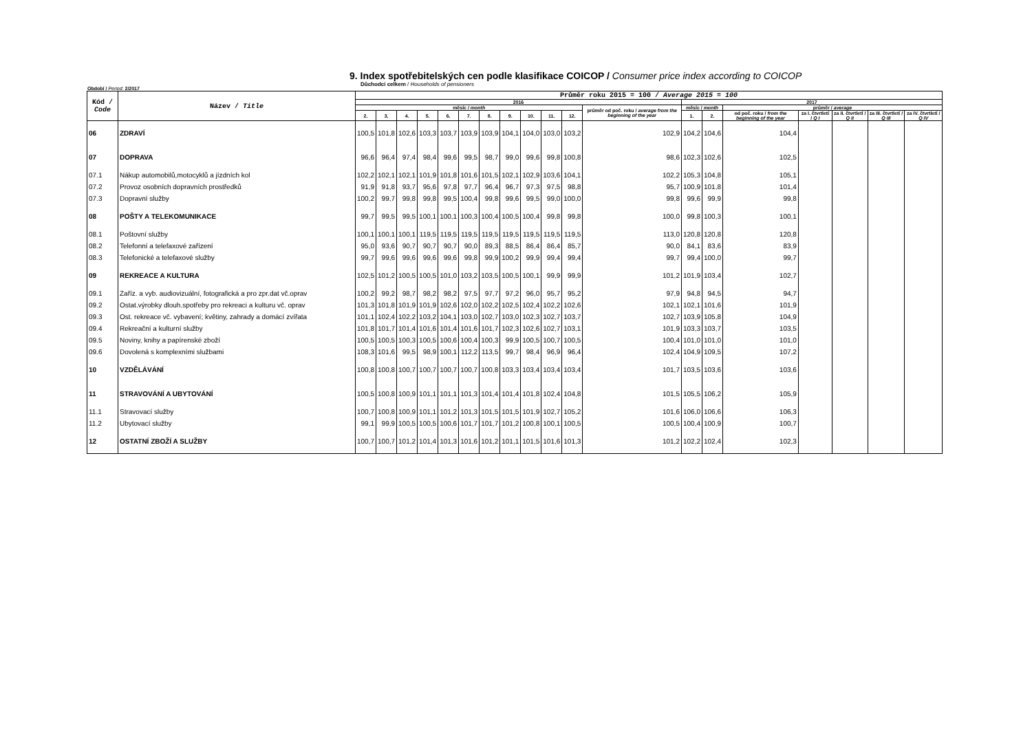9. Index spotřebitelských cen podle klasifikace COICOP / Consumer price index according to COICOP
Důchodci celkem / Households of pensioners
Období / Period: 2/2017
| Kód / Code | Název / Title | Průměr roku 2015 = 100 / Average 2015 = 100 | | | | | | | | | | | | | | | | | | |
| --- | --- | --- | --- | --- | --- | --- | --- | --- | --- | --- | --- | --- | --- | --- | --- | --- | --- | --- | --- | --- |
| | | 2016 | | | | | | | | | | | | 2017 | | | | | | |
| | | měsíc / month | | | | | | | | | | | průměr od poč. roku / average from the beginning of the year | měsíc / month | | průměr / average | | | | |
| | | 2. | 3. | 4. | 5. | 6. | 7. | 8. | 9. | 10. | 11. | 12. | | 1. | 2. | od poč. roku / from the beginning of the year | za I. čtvrtletí / Q I | za II. čtvrtletí / Q II | za III. čtvrtletí / Q III | za IV. čtvrtletí / Q IV |
| 06 | ZDRAVÍ | 100,5 | 101,8 | 102,6 | 103,3 | 103,7 | 103,9 | 103,9 | 104,1 | 104,0 | 103,0 | 103,2 | 102,9 | 104,2 | 104,6 | 104,4 | | | | |
| 07 | DOPRAVA | 96,6 | 96,4 | 97,4 | 98,4 | 99,6 | 99,5 | 98,7 | 99,0 | 99,6 | 99,8 | 100,8 | 98,6 | 102,3 | 102,6 | 102,5 | | | | |
| 07.1 | Nákup automobilů,motocyklů a jízdních kol | 102,2 | 102,1 | 102,1 | 101,9 | 101,8 | 101,6 | 101,5 | 102,1 | 102,9 | 103,6 | 104,1 | 102,2 | 105,3 | 104,8 | 105,1 | | | | |
| 07.2 | Provoz osobních dopravních prostředků | 91,9 | 91,8 | 93,7 | 95,6 | 97,8 | 97,7 | 96,4 | 96,7 | 97,3 | 97,5 | 98,8 | 95,7 | 100,9 | 101,8 | 101,4 | | | | |
| 07.3 | Dopravní služby | 100,2 | 99,7 | 99,8 | 99,8 | 99,5 | 100,4 | 99,8 | 99,6 | 99,5 | 99,0 | 100,0 | 99,8 | 99,6 | 99,9 | 99,8 | | | | |
| 08 | POŠTY A TELEKOMUNIKACE | 99,7 | 99,5 | 99,5 | 100,1 | 100,1 | 100,3 | 100,4 | 100,5 | 100,4 | 99,8 | 99,8 | 100,0 | 99,8 | 100,3 | 100,1 | | | | |
| 08.1 | Poštovní služby | 100,1 | 100,1 | 100,1 | 119,5 | 119,5 | 119,5 | 119,5 | 119,5 | 119,5 | 119,5 | 119,5 | 113,0 | 120,8 | 120,8 | 120,8 | | | | |
| 08.2 | Telefonní a telefaxové zařízení | 95,0 | 93,6 | 90,7 | 90,7 | 90,7 | 90,0 | 89,3 | 88,5 | 86,4 | 86,4 | 85,7 | 90,0 | 84,1 | 83,6 | 83,9 | | | | |
| 08.3 | Telefonické a telefaxové služby | 99,7 | 99,6 | 99,6 | 99,6 | 99,6 | 99,8 | 99,9 | 100,2 | 99,9 | 99,4 | 99,4 | 99,7 | 99,4 | 100,0 | 99,7 | | | | |
| 09 | REKREACE A KULTURA | 102,5 | 101,2 | 100,5 | 100,5 | 101,0 | 103,2 | 103,5 | 100,5 | 100,1 | 99,9 | 99,9 | 101,2 | 101,9 | 103,4 | 102,7 | | | | |
| 09.1 | Zaříz. a vyb. audiovizuální, fotografická a pro zpr.dat vč.oprav | 100,2 | 99,2 | 98,7 | 98,2 | 98,2 | 97,5 | 97,7 | 97,2 | 96,0 | 95,7 | 95,2 | 97,9 | 94,8 | 94,5 | 94,7 | | | | |
| 09.2 | Ostat.výrobky dlouh.spotřeby pro rekreaci a kulturu vč. oprav | 101,3 | 101,8 | 101,9 | 101,9 | 102,6 | 102,0 | 102,2 | 102,5 | 102,4 | 102,2 | 102,6 | 102,1 | 102,1 | 101,6 | 101,9 | | | | |
| 09.3 | Ost. rekreace vč. vybavení; květiny, zahrady a domácí zvířata | 101,1 | 102,4 | 102,2 | 103,2 | 104,1 | 103,0 | 102,7 | 103,0 | 102,3 | 102,7 | 103,7 | 102,7 | 103,9 | 105,8 | 104,9 | | | | |
| 09.4 | Rekreační a kulturní služby | 101,8 | 101,7 | 101,4 | 101,6 | 101,4 | 101,6 | 101,7 | 102,3 | 102,6 | 102,7 | 103,1 | 101,9 | 103,3 | 103,7 | 103,5 | | | | |
| 09.5 | Noviny, knihy a papírenské zboží | 100,5 | 100,5 | 100,3 | 100,5 | 100,6 | 100,4 | 100,3 | 99,9 | 100,5 | 100,7 | 100,5 | 100,4 | 101,0 | 101,0 | 101,0 | | | | |
| 09.6 | Dovolená s komplexními službami | 108,3 | 101,6 | 99,5 | 98,9 | 100,1 | 112,2 | 113,5 | 99,7 | 98,4 | 96,9 | 96,4 | 102,4 | 104,9 | 109,5 | 107,2 | | | | |
| 10 | VZDĚLÁVÁNÍ | 100,8 | 100,8 | 100,7 | 100,7 | 100,7 | 100,7 | 100,8 | 103,3 | 103,4 | 103,4 | 103,4 | 101,7 | 103,5 | 103,6 | 103,6 | | | | |
| 11 | STRAVOVÁNÍ A UBYTOVÁNÍ | 100,5 | 100,8 | 100,9 | 101,1 | 101,1 | 101,3 | 101,4 | 101,4 | 101,8 | 102,4 | 104,8 | 101,5 | 105,5 | 106,2 | 105,9 | | | | |
| 11.1 | Stravovací služby | 100,7 | 100,8 | 100,9 | 101,1 | 101,2 | 101,3 | 101,5 | 101,5 | 101,9 | 102,7 | 105,2 | 101,6 | 106,0 | 106,6 | 106,3 | | | | |
| 11.2 | Ubytovací služby | 99,1 | 99,9 | 100,5 | 100,5 | 100,6 | 101,7 | 101,7 | 101,2 | 100,8 | 100,1 | 100,5 | 100,5 | 100,4 | 100,9 | 100,7 | | | | |
| 12 | OSTATNÍ ZBOŽÍ A SLUŽBY | 100,7 | 100,7 | 101,2 | 101,4 | 101,3 | 101,6 | 101,2 | 101,1 | 101,5 | 101,6 | 101,3 | 101,2 | 102,2 | 102,4 | 102,3 | | | | |